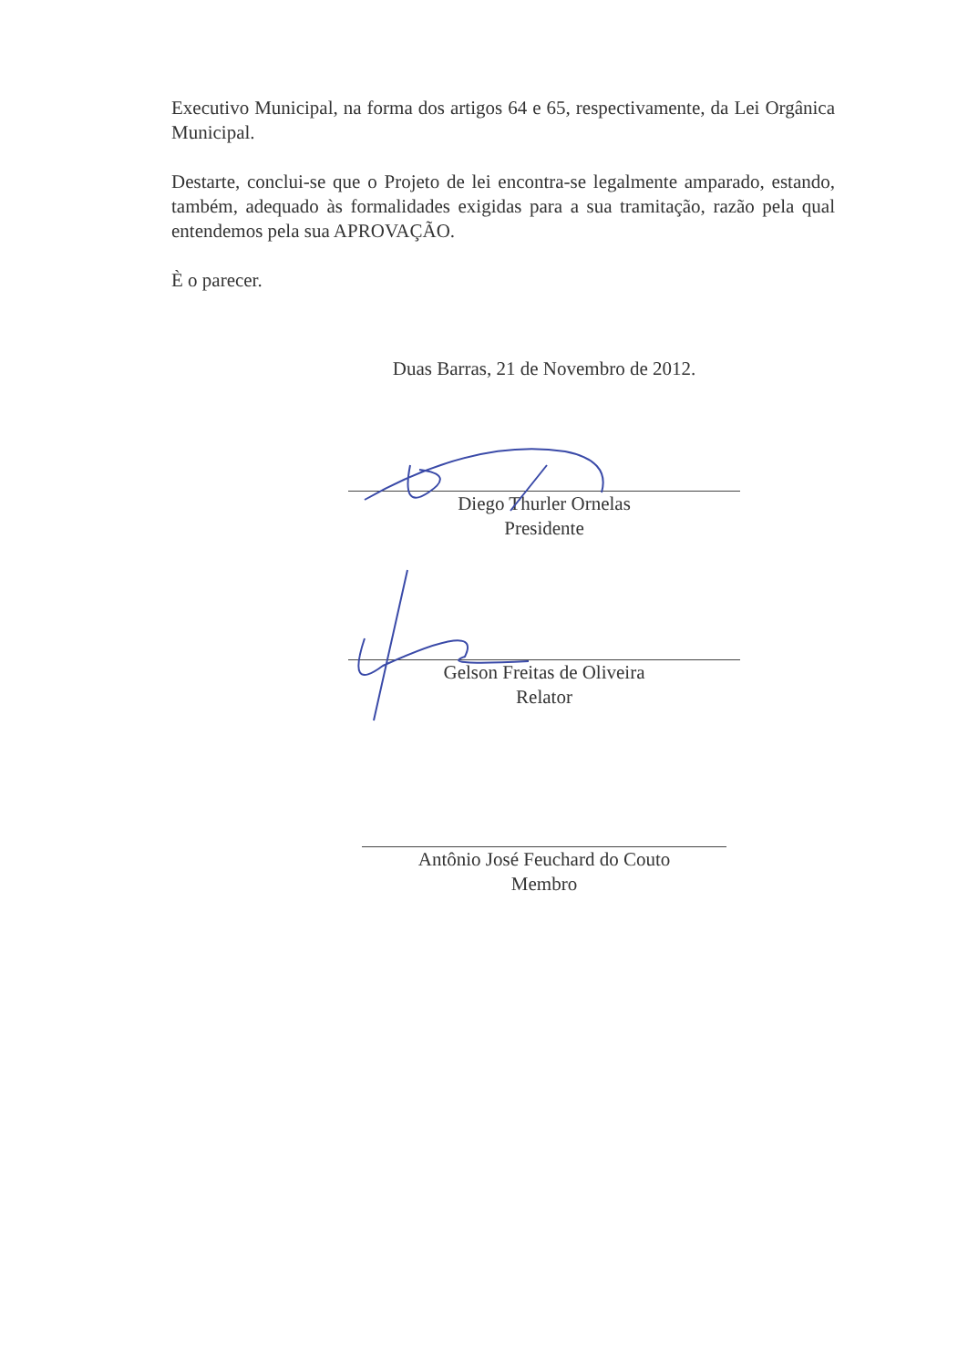Executivo Municipal, na forma dos artigos 64 e 65, respectivamente, da Lei Orgânica Municipal.
Destarte, conclui-se que o Projeto de lei encontra-se legalmente amparado, estando, também, adequado às formalidades exigidas para a sua tramitação, razão pela qual entendemos pela sua APROVAÇÃO.
È o parecer.
Duas Barras, 21 de Novembro de 2012.
Diego Thurler Ornelas
Presidente
Gelson Freitas de Oliveira
Relator
Antônio José Feuchard do Couto
Membro